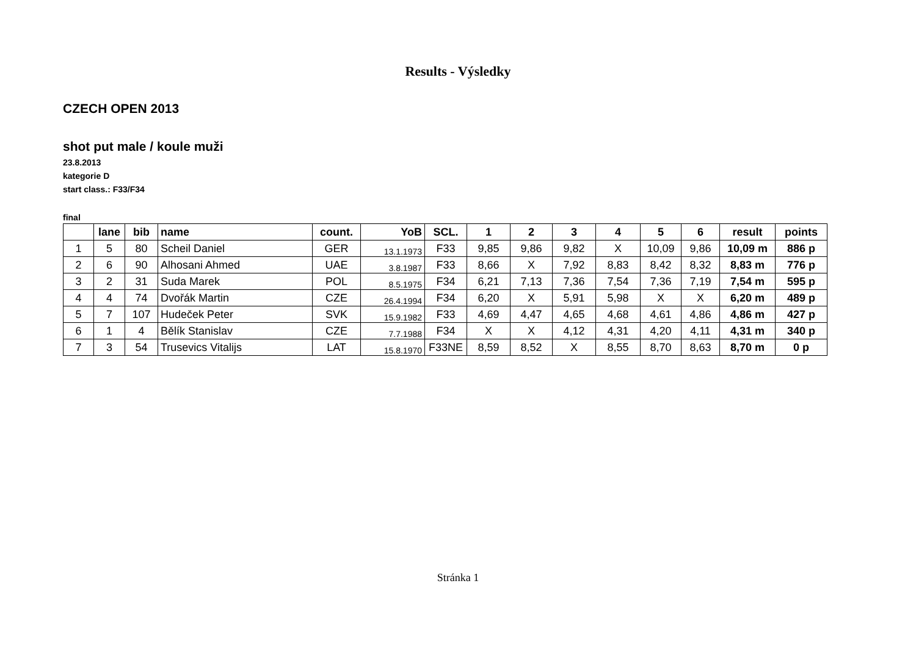Results - Výsledky
CZECH OPEN 2013
shot put male / koule muži
23.8.2013
kategorie D
start class.: F33/F34
final
| | lane | bib | name | count. | YoB | SCL. | 1 | 2 | 3 | 4 | 5 | 6 | result | points |
| --- | --- | --- | --- | --- | --- | --- | --- | --- | --- | --- | --- | --- | --- | --- |
| 1 | 5 | 80 | Scheil Daniel | GER | 13.1.1973 | F33 | 9,85 | 9,86 | 9,82 | X | 10,09 | 9,86 | 10,09 m | 886 p |
| 2 | 6 | 90 | Alhosani Ahmed | UAE | 3.8.1987 | F33 | 8,66 | X | 7,92 | 8,83 | 8,42 | 8,32 | 8,83 m | 776 p |
| 3 | 2 | 31 | Suda Marek | POL | 8.5.1975 | F34 | 6,21 | 7,13 | 7,36 | 7,54 | 7,36 | 7,19 | 7,54 m | 595 p |
| 4 | 4 | 74 | Dvořák Martin | CZE | 26.4.1994 | F34 | 6,20 | X | 5,91 | 5,98 | X | X | 6,20 m | 489 p |
| 5 | 7 | 107 | Hudeček Peter | SVK | 15.9.1982 | F33 | 4,69 | 4,47 | 4,65 | 4,68 | 4,61 | 4,86 | 4,86 m | 427 p |
| 6 | 1 | 4 | Bělík Stanislav | CZE | 7.7.1988 | F34 | X | X | 4,12 | 4,31 | 4,20 | 4,11 | 4,31 m | 340 p |
| 7 | 3 | 54 | Trusevics Vitalijs | LAT | 15.8.1970 | F33NE | 8,59 | 8,52 | X | 8,55 | 8,70 | 8,63 | 8,70 m | 0 p |
Stránka 1